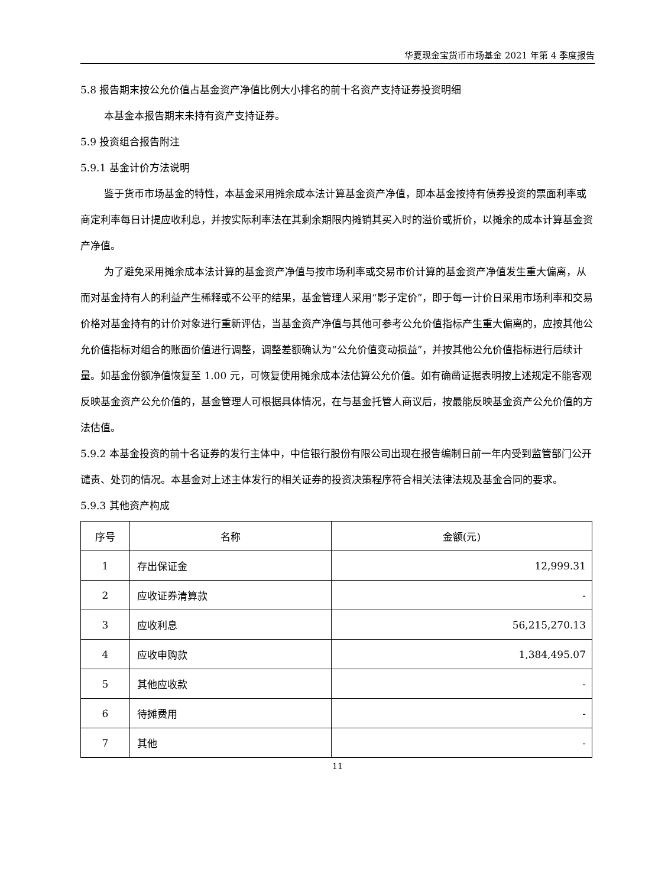华夏现金宝货币市场基金 2021 年第 4 季度报告
5.8 报告期末按公允价值占基金资产净值比例大小排名的前十名资产支持证券投资明细
本基金本报告期末未持有资产支持证券。
5.9 投资组合报告附注
5.9.1 基金计价方法说明
鉴于货币市场基金的特性，本基金采用摊余成本法计算基金资产净值，即本基金按持有债券投资的票面利率或商定利率每日计提应收利息，并按实际利率法在其剩余期限内摊销其买入时的溢价或折价，以摊余的成本计算基金资产净值。
为了避免采用摊余成本法计算的基金资产净值与按市场利率或交易市价计算的基金资产净值发生重大偏离，从而对基金持有人的利益产生稀释或不公平的结果，基金管理人采用“影子定价”，即于每一计价日采用市场利率和交易价格对基金持有的计价对象进行重新评估，当基金资产净值与其他可参考公允价值指标产生重大偏离的，应按其他公允价值指标对组合的账面价值进行调整，调整差额确认为“公允价值变动损益”，并按其他公允价值指标进行后续计量。如基金份额净值恢复至 1.00 元，可恢复使用摊余成本法估算公允价值。如有确凿证据表明按上述规定不能客观反映基金资产公允价值的，基金管理人可根据具体情况，在与基金托管人商议后，按最能反映基金资产公允价值的方法估值。
5.9.2 本基金投资的前十名证券的发行主体中，中信银行股份有限公司出现在报告编制日前一年内受到监管部门公开谴责、处罚的情况。本基金对上述主体发行的相关证券的投资决策程序符合相关法律法规及基金合同的要求。
5.9.3 其他资产构成
| 序号 | 名称 | 金额(元) |
| --- | --- | --- |
| 1 | 存出保证金 | 12,999.31 |
| 2 | 应收证券清算款 | - |
| 3 | 应收利息 | 56,215,270.13 |
| 4 | 应收申购款 | 1,384,495.07 |
| 5 | 其他应收款 | - |
| 6 | 待摊费用 | - |
| 7 | 其他 | - |
11